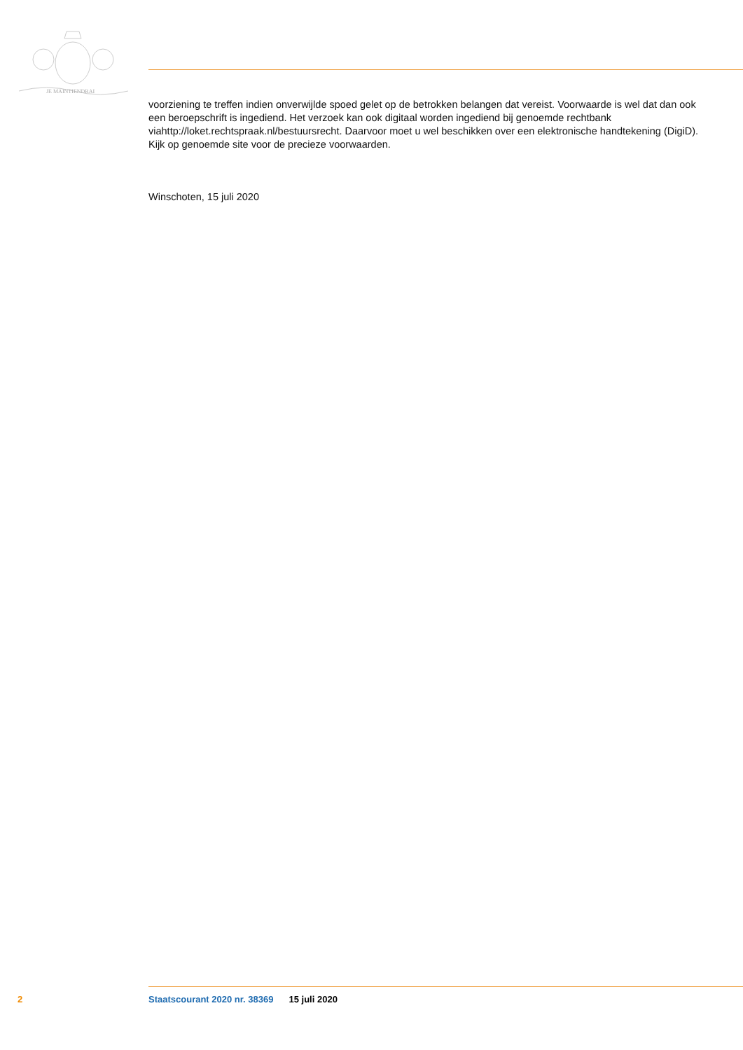JE MAINTIENDRAI
voorziening te treffen indien onverwijlde spoed gelet op de betrokken belangen dat vereist. Voorwaarde is wel dat dan ook een beroepschrift is ingediend. Het verzoek kan ook digitaal worden ingediend bij genoemde rechtbank viahttp://loket.rechtspraak.nl/bestuursrecht. Daarvoor moet u wel beschikken over een elektronische handtekening (DigiD). Kijk op genoemde site voor de precieze voorwaarden.
Winschoten, 15 juli 2020
2 Staatscourant 2020 nr. 38369 15 juli 2020